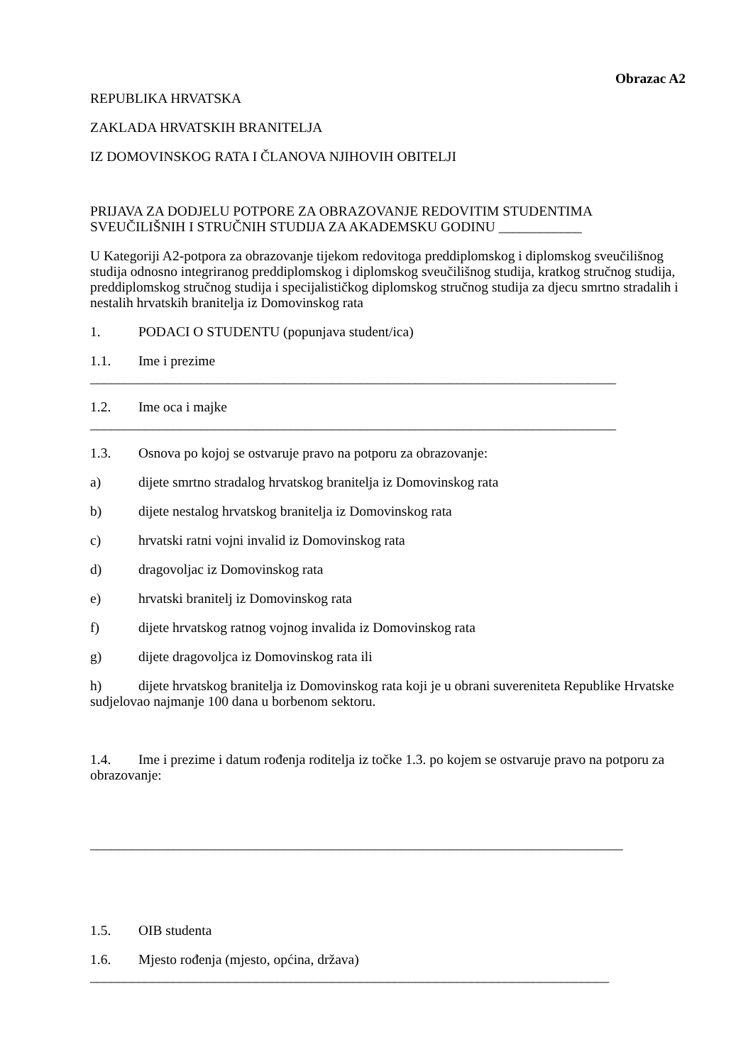Obrazac A2
REPUBLIKA HRVATSKA
ZAKLADA HRVATSKIH BRANITELJA
IZ DOMOVINSKOG RATA I ČLANOVA NJIHOVIH OBITELJI
PRIJAVA ZA DODJELU POTPORE ZA OBRAZOVANJE REDOVITIM STUDENTIMA SVEUČILIŠNIH I STRUČNIH STUDIJA ZA AKADEMSKU GODINU ____________
U Kategoriji A2-potpora za obrazovanje tijekom redovitoga preddiplomskog i diplomskog sveučilišnog studija odnosno integriranog preddiplomskog i diplomskog sveučilišnog studija, kratkog stručnog studija, preddiplomskog stručnog studija i specijalističkog diplomskog stručnog studija za djecu smrtno stradalih i nestalih hrvatskih branitelja iz Domovinskog rata
1. PODACI O STUDENTU (popunjava student/ica)
1.1. Ime i prezime
____________________________________________________________________________
1.2. Ime oca i majke
____________________________________________________________________________
1.3. Osnova po kojoj se ostvaruje pravo na potporu za obrazovanje:
a) dijete smrtno stradalog hrvatskog branitelja iz Domovinskog rata
b) dijete nestalog hrvatskog branitelja iz Domovinskog rata
c) hrvatski ratni vojni invalid iz Domovinskog rata
d) dragovoljac iz Domovinskog rata
e) hrvatski branitelj iz Domovinskog rata
f) dijete hrvatskog ratnog vojnog invalida iz Domovinskog rata
g) dijete dragovoljca iz Domovinskog rata ili
h) dijete hrvatskog branitelja iz Domovinskog rata koji je u obrani suvereniteta Republike Hrvatske sudjelovao najmanje 100 dana u borbenom sektoru.
1.4. Ime i prezime i datum rođenja roditelja iz točke 1.3. po kojem se ostvaruje pravo na potporu za obrazovanje:
_____________________________________________________________________________
1.5. OIB studenta
1.6. Mjesto rođenja (mjesto, općina, država)
___________________________________________________________________________